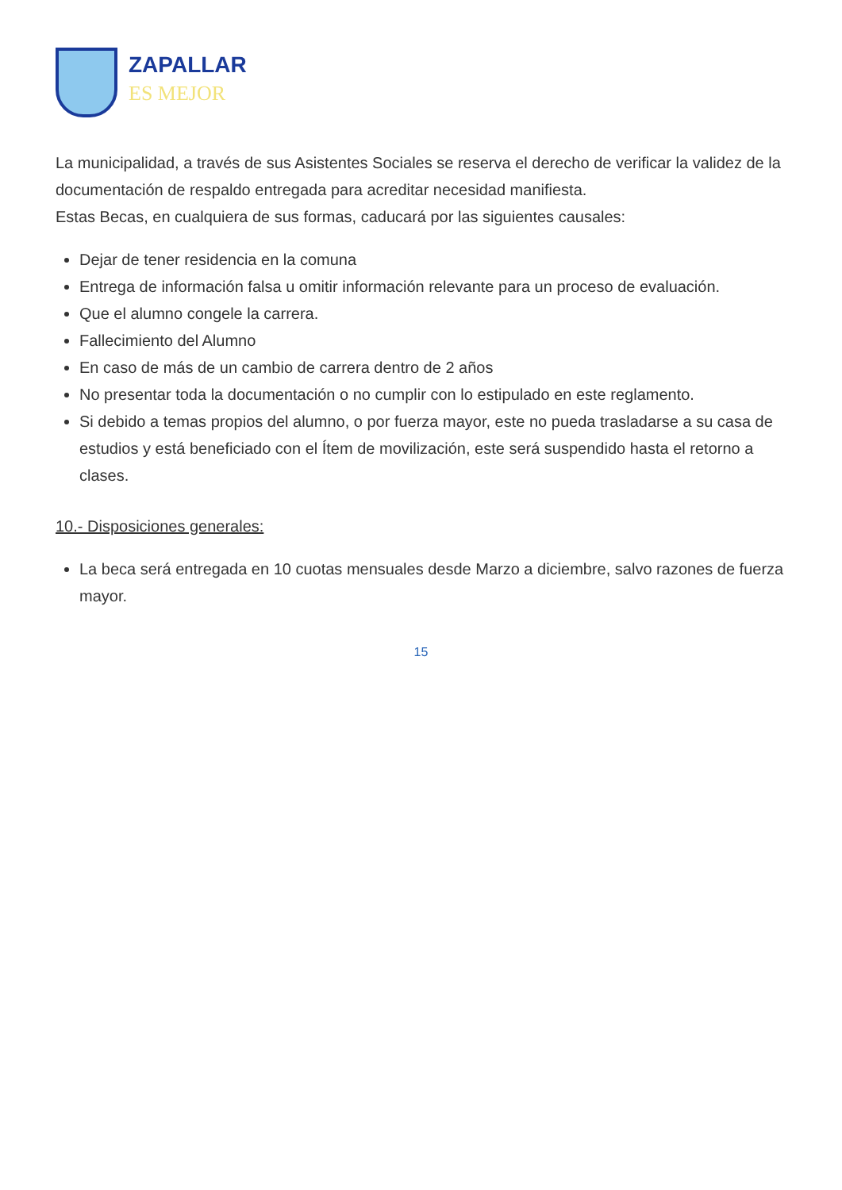ZAPALLAR
ES MEJOR
La municipalidad, a través de sus Asistentes Sociales se reserva el derecho de verificar la validez de la documentación de respaldo entregada para acreditar necesidad manifiesta.
Estas Becas, en cualquiera de sus formas, caducará por las siguientes causales:
Dejar de tener residencia en la comuna
Entrega de información falsa u omitir información relevante para un proceso de evaluación.
Que el alumno congele la carrera.
Fallecimiento del Alumno
En caso de más de un cambio de carrera dentro de 2 años
No presentar toda la documentación o no cumplir con lo estipulado en este reglamento.
Si debido a temas propios del alumno, o por fuerza mayor, este no pueda trasladarse a su casa de estudios y está beneficiado con el Ítem de movilización, este será suspendido hasta el retorno a clases.
10.- Disposiciones generales:
La beca será entregada en 10 cuotas mensuales desde Marzo a diciembre, salvo razones de fuerza mayor.
15